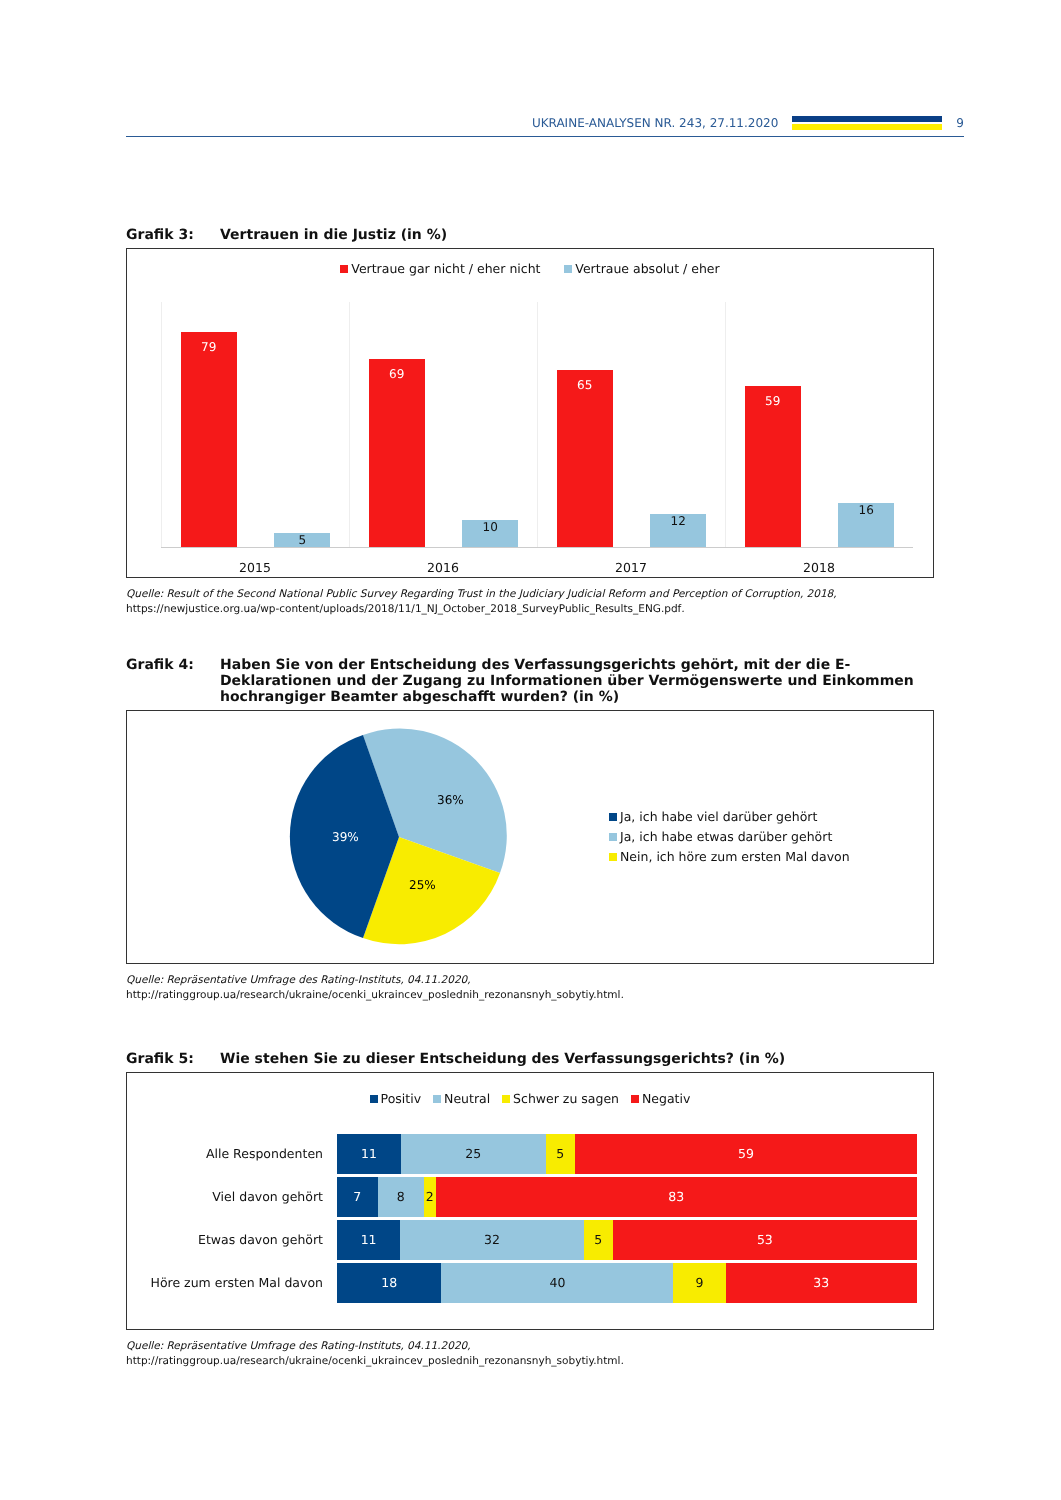UKRAINE-ANALYSEN NR. 243, 27.11.2020 9
Grafik 3: Vertrauen in die Justiz (in %)
Vertraue gar nicht / eher nicht Vertraue absolut / eher
79
5
69
10
65
12
59
16
2015 2016 2017 2018
Quelle: Result of the Second National Public Survey Regarding Trust in the Judiciary Judicial Reform and Perception of Corruption, 2018, https://newjustice.org.ua/wp-content/uploads/2018/11/1_NJ_October_2018_SurveyPublic_Results_ENG.pdf.
Grafik 4: Haben Sie von der Entscheidung des Verfassungsgerichts gehört, mit der die E-Deklarationen und der Zugang zu Informationen über Vermögenswerte und Einkommen hochrangiger Beamter abgeschafft wurden? (in %)
36%
25%
39%
Ja, ich habe viel darüber gehört
Ja, ich habe etwas darüber gehört
Nein, ich höre zum ersten Mal davon
Quelle: Repräsentative Umfrage des Rating-Instituts, 04.11.2020, http://ratinggroup.ua/research/ukraine/ocenki_ukraincev_poslednih_rezonansnyh_sobytiy.html.
Grafik 5: Wie stehen Sie zu dieser Entscheidung des Verfassungsgerichts? (in %)
Positiv Neutral Schwer zu sagen Negativ
Alle Respondenten
11 25 5 59
Viel davon gehört
7 8 2 83
Etwas davon gehört
11 32 5 53
Höre zum ersten Mal davon
18 40 9 33
Quelle: Repräsentative Umfrage des Rating-Instituts, 04.11.2020, http://ratinggroup.ua/research/ukraine/ocenki_ukraincev_poslednih_rezonansnyh_sobytiy.html.